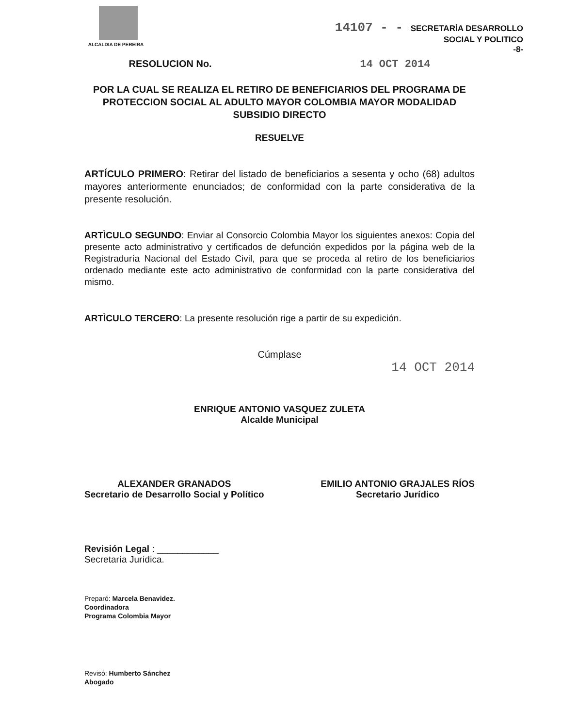ALCALDIA DE PEREIRA
14107 - - SECRETARÍA DESARROLLO
SOCIAL Y POLITICO
-8-
RESOLUCION No. 14 OCT 2014
POR LA CUAL SE REALIZA EL RETIRO DE BENEFICIARIOS DEL PROGRAMA DE PROTECCION SOCIAL AL ADULTO MAYOR COLOMBIA MAYOR MODALIDAD SUBSIDIO DIRECTO
RESUELVE
ARTÍCULO PRIMERO: Retirar del listado de beneficiarios a sesenta y ocho (68) adultos mayores anteriormente enunciados; de conformidad con la parte considerativa de la presente resolución.
ARTÌCULO SEGUNDO: Enviar al Consorcio Colombia Mayor los siguientes anexos: Copia del presente acto administrativo y certificados de defunción expedidos por la página web de la Registraduría Nacional del Estado Civil, para que se proceda al retiro de los beneficiarios ordenado mediante este acto administrativo de conformidad con la parte considerativa del mismo.
ARTÌCULO TERCERO: La presente resolución rige a partir de su expedición.
Cúmplase
14 OCT 2014
ENRIQUE ANTONIO VASQUEZ ZULETA
Alcalde Municipal
ALEXANDER GRANADOS
Secretario de Desarrollo Social y Político
EMILIO ANTONIO GRAJALES RÍOS
Secretario Jurídico
Revisión Legal : ____________
Secretaría Jurídica.
Preparó: Marcela Benavidez.
Coordinadora
Programa Colombia Mayor
Revisó: Humberto Sánchez
Abogado